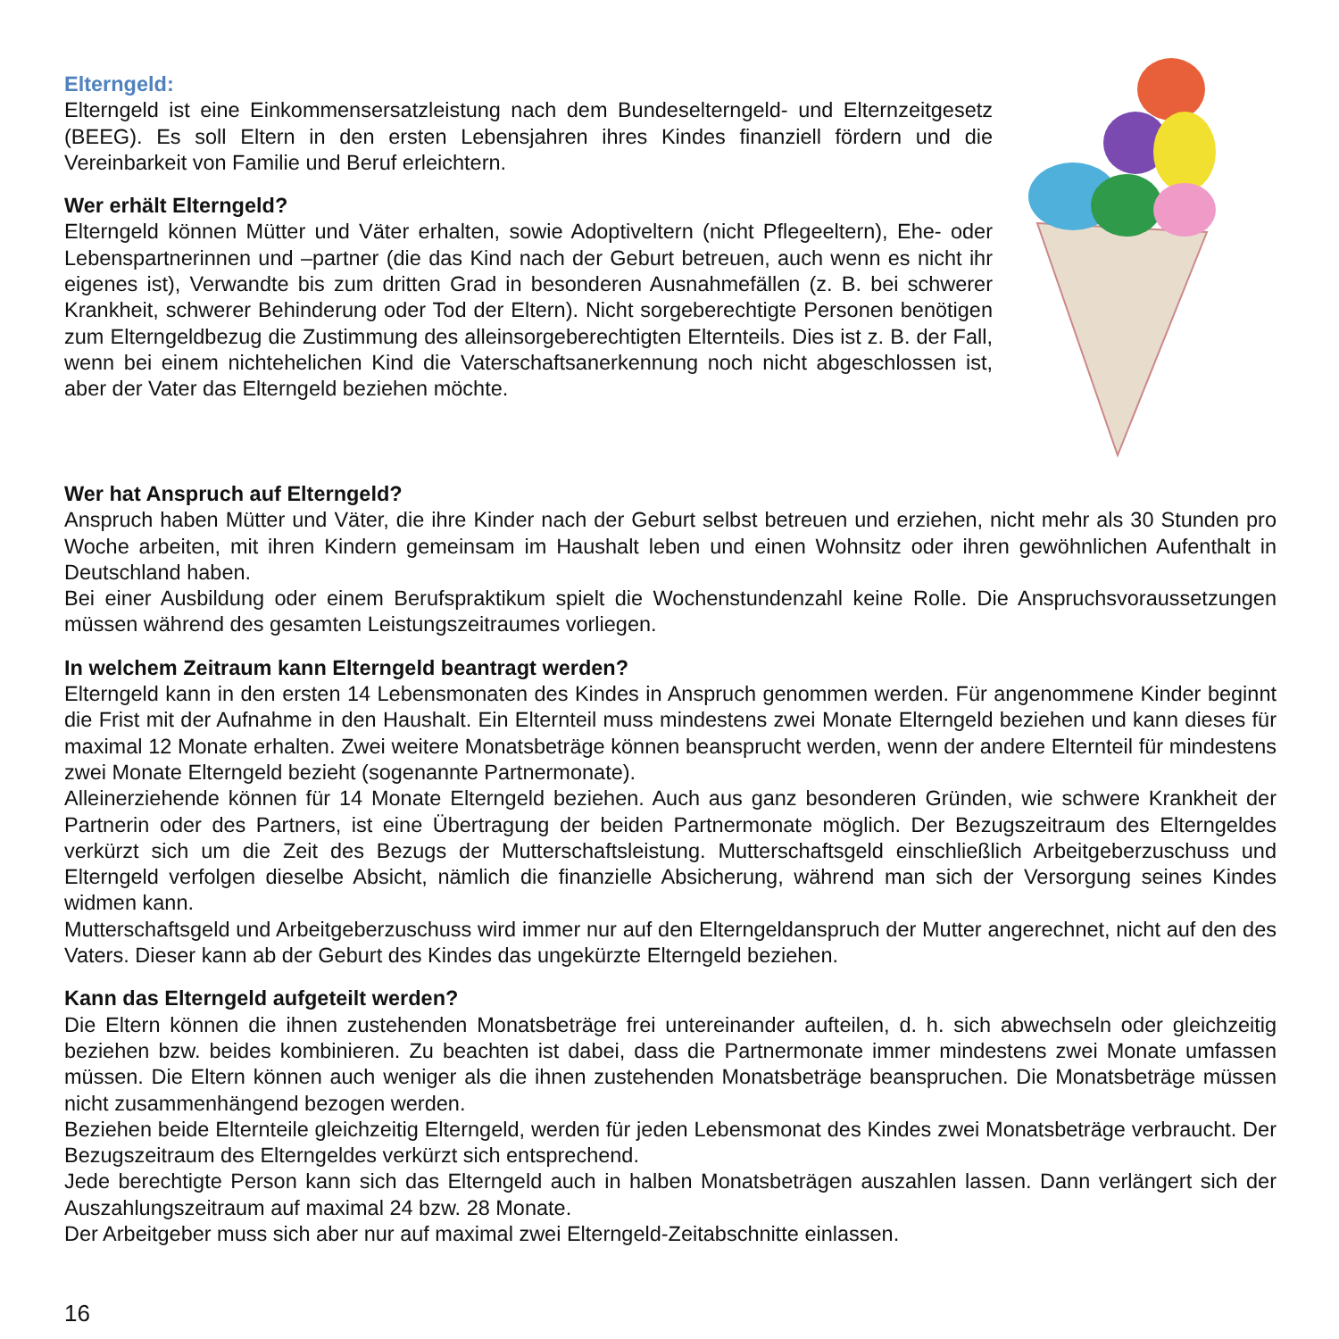Elterngeld:
Elterngeld ist eine Einkommensersatzleistung nach dem Bundeselterngeld- und Eltern­zeitgesetz (BEEG). Es soll Eltern in den ersten Lebensjahren ihres Kindes finanziell fördern und die Vereinbarkeit von Familie und Beruf erleichtern.
Wer erhält Elterngeld?
Elterngeld können Mütter und Väter erhalten, sowie Adoptiveltern (nicht Pflegeeltern), Ehe- oder Lebenspartnerinnen und –partner (die das Kind nach der Geburt betreuen, auch wenn es nicht ihr eigenes ist), Verwandte bis zum dritten Grad in besonderen Aus­nahmefällen (z. B. bei schwerer Krankheit, schwerer Behinderung oder Tod der Eltern). Nicht sorgeberechtigte Personen benötigen zum Elterngeldbezug die Zustimmung des alleinsor­geberechtigten Elternteils. Dies ist z. B. der Fall, wenn bei einem nichtehelichen Kind die Vaterschaftsanerkennung noch nicht abgeschlossen ist, aber der Vater das Elterngeld beziehen möchte.
Wer hat Anspruch auf Elterngeld?
Anspruch haben Mütter und Väter, die ihre Kinder nach der Geburt selbst betreuen und erziehen, nicht mehr als 30 Stun­den pro Woche arbeiten, mit ihren Kindern gemeinsam im Haushalt leben und einen Wohnsitz oder ihren gewöhnli­chen Aufenthalt in Deutschland haben.
Bei einer Ausbildung oder einem Berufspraktikum spielt die Wochenstundenzahl keine Rolle. Die Anspruchsvorausset­zungen müssen während des gesamten Leistungszeitraumes vorliegen.
In welchem Zeitraum kann Elterngeld beantragt werden?
Elterngeld kann in den ersten 14 Lebensmonaten des Kindes in Anspruch genommen werden. Für angenommene Kin­der beginnt die Frist mit der Aufnahme in den Haushalt. Ein Elternteil muss mindestens zwei Monate Elterngeld bezie­hen und kann dieses für maximal 12 Monate erhalten. Zwei weitere Monatsbeträge können beansprucht werden, wenn der andere Elternteil für mindestens zwei Monate Elterngeld bezieht (sogenannte Partnermonate).
Alleinerziehende können für 14 Monate Elterngeld beziehen. Auch aus ganz besonderen Gründen, wie schwere Krankheit der Partnerin oder des Partners, ist eine Übertragung der beiden Partnermonate möglich. Der Bezugszeitraum des Elterngeldes verkürzt sich um die Zeit des Bezugs der Mutterschaftsleistung. Mutterschaftsgeld einschließlich Arbeitgeberzuschuss und Elterngeld verfolgen dieselbe Absicht, nämlich die finanzielle Absicherung, während man sich der Versorgung seines Kindes widmen kann.
Mutterschaftsgeld und Arbeitgeberzuschuss wird immer nur auf den Elterngeldanspruch der Mutter angerechnet, nicht auf den des Vaters. Dieser kann ab der Geburt des Kindes das ungekürzte Elterngeld beziehen.
Kann das Elterngeld aufgeteilt werden?
Die Eltern können die ihnen zustehenden Monatsbeträge frei untereinander aufteilen, d. h. sich abwechseln oder gleichzeitig beziehen bzw. beides kombinieren. Zu beachten ist dabei, dass die Partnermonate immer mindestens zwei Monate umfassen müssen. Die Eltern können auch weniger als die ihnen zustehenden Monatsbeträge beanspruchen. Die Monatsbeträge müssen nicht zusammenhängend bezogen werden.
Beziehen beide Elternteile gleichzeitig Elterngeld, werden für jeden Lebensmonat des Kindes zwei Monatsbeträge ver­braucht. Der Bezugszeitraum des Elterngeldes verkürzt sich entsprechend.
Jede berechtigte Person kann sich das Elterngeld auch in halben Monatsbeträgen auszahlen lassen. Dann verlängert sich der Auszahlungszeitraum auf maximal 24 bzw. 28 Monate.
Der Arbeitgeber muss sich aber nur auf maximal zwei Elterngeld-Zeitabschnitte einlassen.
16